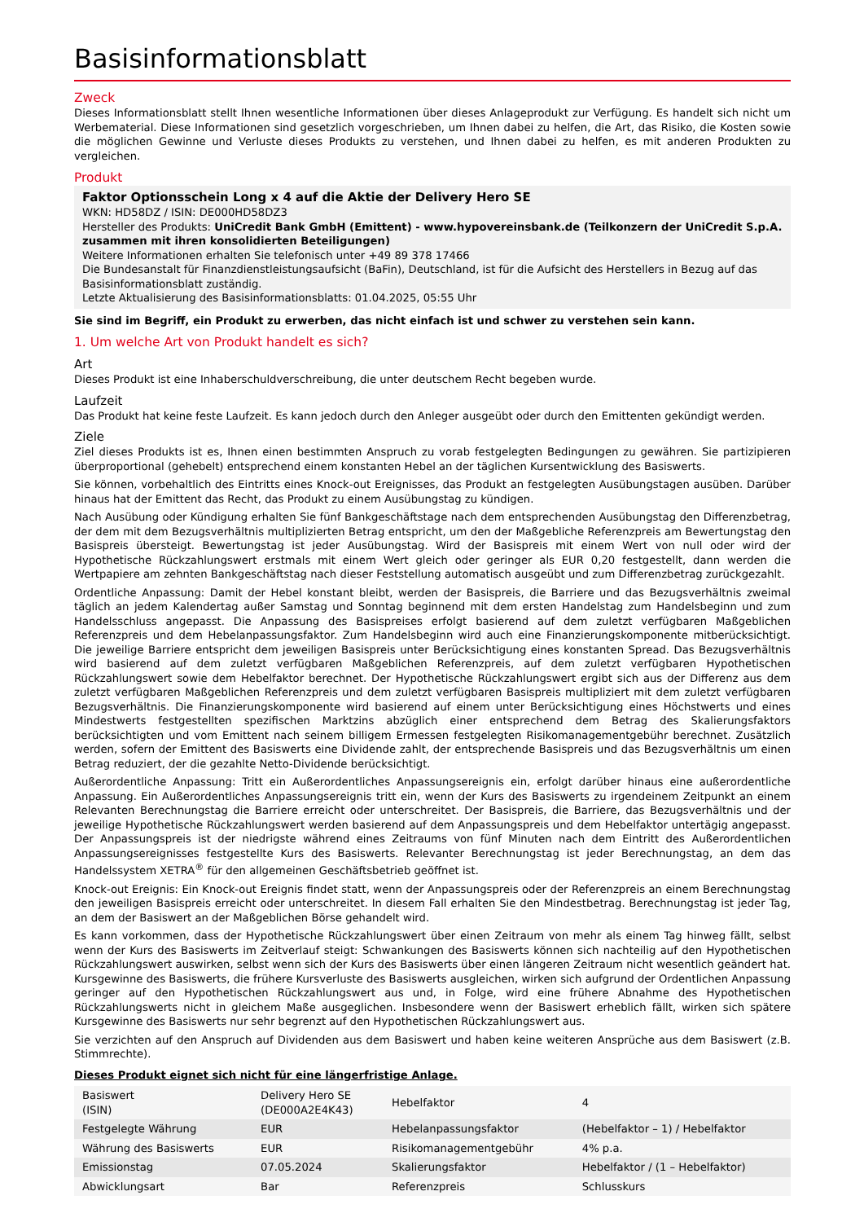Basisinformationsblatt
Zweck
Dieses Informationsblatt stellt Ihnen wesentliche Informationen über dieses Anlageprodukt zur Verfügung. Es handelt sich nicht um Werbematerial. Diese Informationen sind gesetzlich vorgeschrieben, um Ihnen dabei zu helfen, die Art, das Risiko, die Kosten sowie die möglichen Gewinne und Verluste dieses Produkts zu verstehen, und Ihnen dabei zu helfen, es mit anderen Produkten zu vergleichen.
Produkt
Faktor Optionsschein Long x 4 auf die Aktie der Delivery Hero SE
WKN: HD58DZ / ISIN: DE000HD58DZ3
Hersteller des Produkts: UniCredit Bank GmbH (Emittent) - www.hypovereinsbank.de (Teilkonzern der UniCredit S.p.A. zusammen mit ihren konsolidierten Beteiligungen)
Weitere Informationen erhalten Sie telefonisch unter +49 89 378 17466
Die Bundesanstalt für Finanzdienstleistungsaufsicht (BaFin), Deutschland, ist für die Aufsicht des Herstellers in Bezug auf das Basisinformationsblatt zuständig.
Letzte Aktualisierung des Basisinformationsblatts: 01.04.2025, 05:55 Uhr
Sie sind im Begriff, ein Produkt zu erwerben, das nicht einfach ist und schwer zu verstehen sein kann.
1. Um welche Art von Produkt handelt es sich?
Art
Dieses Produkt ist eine Inhaberschuldverschreibung, die unter deutschem Recht begeben wurde.
Laufzeit
Das Produkt hat keine feste Laufzeit. Es kann jedoch durch den Anleger ausgeübt oder durch den Emittenten gekündigt werden.
Ziele
Ziel dieses Produkts ist es, Ihnen einen bestimmten Anspruch zu vorab festgelegten Bedingungen zu gewähren. Sie partizipieren überproportional (gehebelt) entsprechend einem konstanten Hebel an der täglichen Kursentwicklung des Basiswerts.
Sie können, vorbehaltlich des Eintritts eines Knock-out Ereignisses, das Produkt an festgelegten Ausübungstagen ausüben. Darüber hinaus hat der Emittent das Recht, das Produkt zu einem Ausübungstag zu kündigen.
Nach Ausübung oder Kündigung erhalten Sie fünf Bankgeschäftstage nach dem entsprechenden Ausübungstag den Differenzbetrag, der dem mit dem Bezugsverhältnis multiplizierten Betrag entspricht, um den der Maßgebliche Referenzpreis am Bewertungstag den Basispreis übersteigt. Bewertungstag ist jeder Ausübungstag. Wird der Basispreis mit einem Wert von null oder wird der Hypothetische Rückzahlungswert erstmals mit einem Wert gleich oder geringer als EUR 0,20 festgestellt, dann werden die Wertpapiere am zehnten Bankgeschäftstag nach dieser Feststellung automatisch ausgeübt und zum Differenzbetrag zurückgezahlt.
Ordentliche Anpassung: Damit der Hebel konstant bleibt, werden der Basispreis, die Barriere und das Bezugsverhältnis zweimal täglich an jedem Kalendertag außer Samstag und Sonntag beginnend mit dem ersten Handelstag zum Handelsbeginn und zum Handelsschluss angepasst. Die Anpassung des Basispreises erfolgt basierend auf dem zuletzt verfügbaren Maßgeblichen Referenzpreis und dem Hebelanpassungsfaktor. Zum Handelsbeginn wird auch eine Finanzierungskomponente mitberücksichtigt. Die jeweilige Barriere entspricht dem jeweiligen Basispreis unter Berücksichtigung eines konstanten Spread. Das Bezugsverhältnis wird basierend auf dem zuletzt verfügbaren Maßgeblichen Referenzpreis, auf dem zuletzt verfügbaren Hypothetischen Rückzahlungswert sowie dem Hebelfaktor berechnet. Der Hypothetische Rückzahlungswert ergibt sich aus der Differenz aus dem zuletzt verfügbaren Maßgeblichen Referenzpreis und dem zuletzt verfügbaren Basispreis multipliziert mit dem zuletzt verfügbaren Bezugsverhältnis. Die Finanzierungskomponente wird basierend auf einem unter Berücksichtigung eines Höchstwerts und eines Mindestwerts festgestellten spezifischen Marktzins abzüglich einer entsprechend dem Betrag des Skalierungsfaktors berücksichtigten und vom Emittent nach seinem billigem Ermessen festgelegten Risikomanagementgebühr berechnet. Zusätzlich werden, sofern der Emittent des Basiswerts eine Dividende zahlt, der entsprechende Basispreis und das Bezugsverhältnis um einen Betrag reduziert, der die gezahlte Netto-Dividende berücksichtigt.
Außerordentliche Anpassung: Tritt ein Außerordentliches Anpassungsereignis ein, erfolgt darüber hinaus eine außerordentliche Anpassung. Ein Außerordentliches Anpassungsereignis tritt ein, wenn der Kurs des Basiswerts zu irgendeinem Zeitpunkt an einem Relevanten Berechnungstag die Barriere erreicht oder unterschreitet. Der Basispreis, die Barriere, das Bezugsverhältnis und der jeweilige Hypothetische Rückzahlungswert werden basierend auf dem Anpassungspreis und dem Hebelfaktor untertägig angepasst. Der Anpassungspreis ist der niedrigste während eines Zeitraums von fünf Minuten nach dem Eintritt des Außerordentlichen Anpassungsereignisses festgestellte Kurs des Basiswerts. Relevanter Berechnungstag ist jeder Berechnungstag, an dem das Handelssystem XETRA<sup>®</sup> für den allgemeinen Geschäftsbetrieb geöffnet ist.
Knock-out Ereignis: Ein Knock-out Ereignis findet statt, wenn der Anpassungspreis oder der Referenzpreis an einem Berechnungstag den jeweiligen Basispreis erreicht oder unterschreitet. In diesem Fall erhalten Sie den Mindestbetrag. Berechnungstag ist jeder Tag, an dem der Basiswert an der Maßgeblichen Börse gehandelt wird.
Es kann vorkommen, dass der Hypothetische Rückzahlungswert über einen Zeitraum von mehr als einem Tag hinweg fällt, selbst wenn der Kurs des Basiswerts im Zeitverlauf steigt: Schwankungen des Basiswerts können sich nachteilig auf den Hypothetischen Rückzahlungswert auswirken, selbst wenn sich der Kurs des Basiswerts über einen längeren Zeitraum nicht wesentlich geändert hat. Kursgewinne des Basiswerts, die frühere Kursverluste des Basiswerts ausgleichen, wirken sich aufgrund der Ordentlichen Anpassung geringer auf den Hypothetischen Rückzahlungswert aus und, in Folge, wird eine frühere Abnahme des Hypothetischen Rückzahlungswerts nicht in gleichem Maße ausgeglichen. Insbesondere wenn der Basiswert erheblich fällt, wirken sich spätere Kursgewinne des Basiswerts nur sehr begrenzt auf den Hypothetischen Rückzahlungswert aus.
Sie verzichten auf den Anspruch auf Dividenden aus dem Basiswert und haben keine weiteren Ansprüche aus dem Basiswert (z.B. Stimmrechte).
Dieses Produkt eignet sich nicht für eine längerfristige Anlage.
| Basiswert (ISIN) | Delivery Hero SE (DE000A2E4K43) | Hebelfaktor | 4 |
| Festgelegte Währung | EUR | Hebelanpassungsfaktor | (Hebelfaktor – 1) / Hebelfaktor |
| Währung des Basiswerts | EUR | Risikomanagementgebühr | 4% p.a. |
| Emissionstag | 07.05.2024 | Skalierungsfaktor | Hebelfaktor / (1 – Hebelfaktor) |
| Abwicklungsart | Bar | Referenzpreis | Schlusskurs |